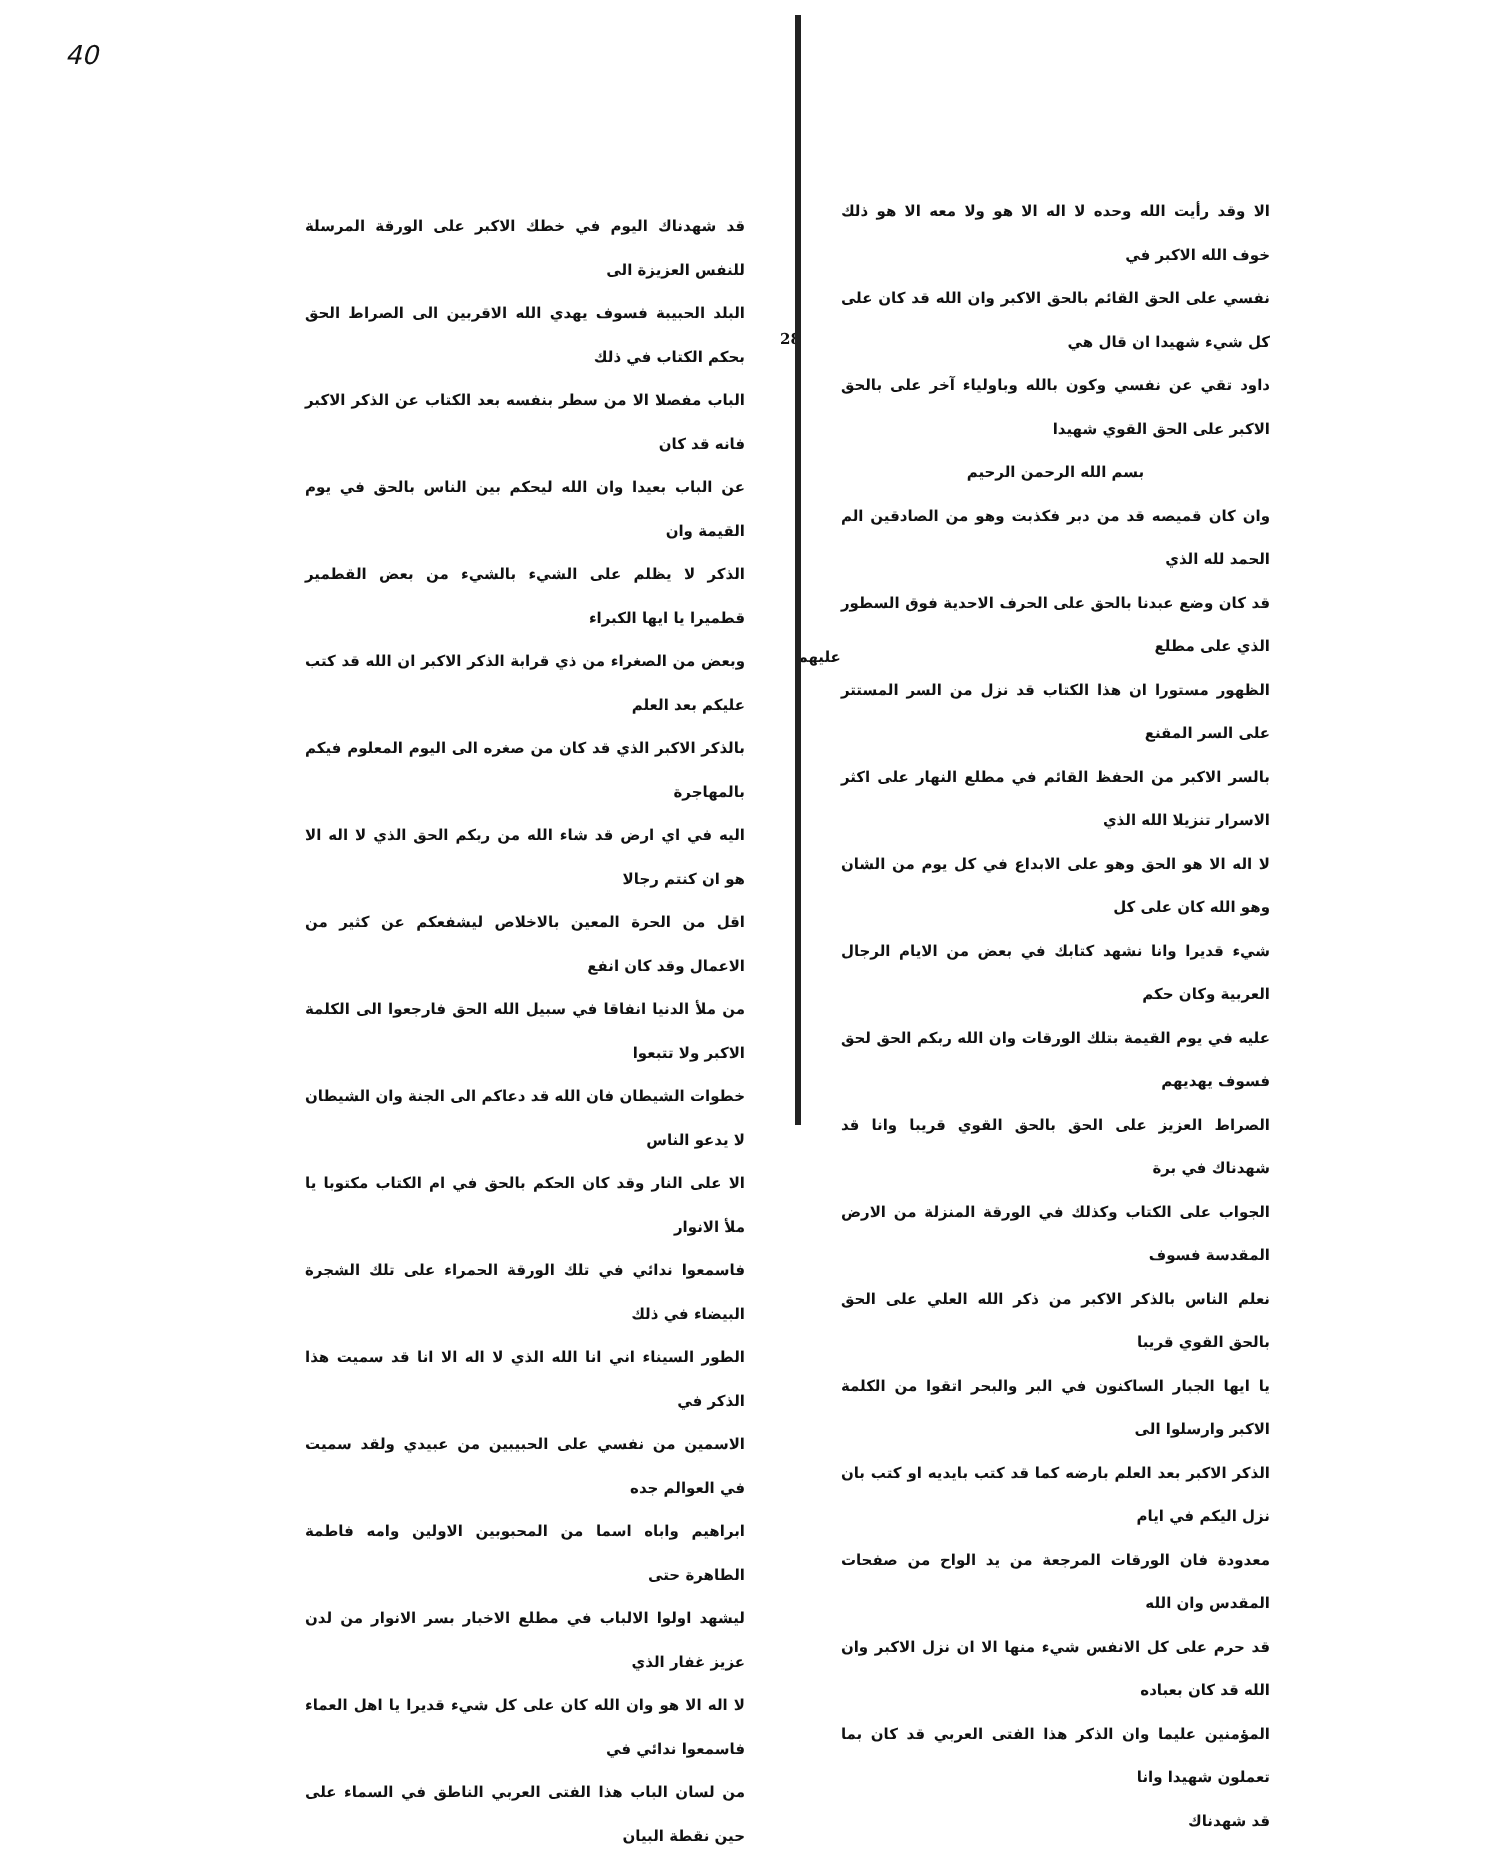الا وقد رأيت الله وحده لا اله الا هو ولا معه الا هو ذلك خوف الله الاكبر في
نفسي على الحق القائم بالحق الاكبر وان الله قد كان على كل شيء شهيدا ان قال هي
داود تقي عن نفسي وكون بالله وباولياء آخر على بالحق الاكبر على الحق القوي شهيدا
بسم الله الرحمن الرحيم
وان كان قميصه قد من دبر فكذبت وهو من الصادقين الم الحمد لله الذي
قد كان وضع عبدنا بالحق على الحرف الاحدية فوق السطور الذي على مطلع
الظهور مستورا ان هذا الكتاب قد نزل من السر المستتر على السر المقنع
بالسر الاكبر من الحفظ القائم في مطلع النهار على اكثر الاسرار تنزيلا الله الذي
لا اله الا هو الحق وهو على الابداع في كل يوم من الشان وهو الله كان على كل
شيء قديرا وانا نشهد كتابك في بعض من الايام الرجال العربية وكان حكم
عليه في يوم القيمة بتلك الورقات وان الله ربكم الحق لحق فسوف يهديهم
الصراط العزيز على الحق بالحق القوي قريبا وانا قد شهدناك في برة
الجواب على الكتاب وكذلك في الورقة المنزلة من الارض المقدسة فسوف
نعلم الناس بالذكر الاكبر من ذكر الله العلي على الحق بالحق القوي قريبا
يا ايها الجبار الساكنون في البر والبحر اتقوا من الكلمة الاكبر وارسلوا الى
الذكر الاكبر بعد العلم بارضه كما قد كتب بايديه او كتب بان نزل اليكم في ايام
معدودة فان الورقات المرجعة من يد الواح من صفحات المقدس وان الله
قد حرم على كل الانفس شيء منها الا ان نزل الاكبر وان الله قد كان بعباده
المؤمنين عليما وان الذكر هذا الفتى العربي قد كان بما تعملون شهيدا وانا
قد شهدناك
28
عليهم
40
قد شهدناك اليوم في خطك الاكبر على الورقة المرسلة للنفس العزيزة الى
البلد الحبيبة فسوف يهدي الله الاقربين الى الصراط الحق بحكم الكتاب في ذلك
الباب مفصلا الا من سطر بنفسه بعد الكتاب عن الذكر الاكبر فانه قد كان
عن الباب بعيدا وان الله ليحكم بين الناس بالحق في يوم القيمة وان
الذكر لا يظلم على الشيء بالشيء من بعض القطمير قطميرا يا ايها الكبراء
وبعض من الصغراء من ذي قرابة الذكر الاكبر ان الله قد كتب عليكم بعد العلم
بالذكر الاكبر الذي قد كان من صغره الى اليوم المعلوم فيكم بالمهاجرة
اليه في اي ارض قد شاء الله من ربكم الحق الذي لا اله الا هو ان كنتم رجالا
اقل من الحرة المعين بالاخلاص ليشفعكم عن كثير من الاعمال وقد كان انفع
من ملأ الدنيا انفاقا في سبيل الله الحق فارجعوا الى الكلمة الاكبر ولا تتبعوا
خطوات الشيطان فان الله قد دعاكم الى الجنة وان الشيطان لا يدعو الناس
الا على النار وقد كان الحكم بالحق في ام الكتاب مكتوبا يا ملأ الانوار
فاسمعوا ندائي في تلك الورقة الحمراء على تلك الشجرة البيضاء في ذلك
الطور السيناء اني انا الله الذي لا اله الا انا قد سميت هذا الذكر في
الاسمين من نفسي على الحبيبين من عبيدي ولقد سميت في العوالم جده
ابراهيم واباه اسما من المحبوبين الاولين وامه فاطمة الطاهرة حتى
ليشهد اولوا الالباب في مطلع الاخبار بسر الانوار من لدن عزيز غفار الذي
لا اله الا هو وان الله كان على كل شيء قديرا يا اهل العماء فاسمعوا ندائي في
من لسان الباب هذا الفتى العربي الناطق في السماء على حين نقطة البيان